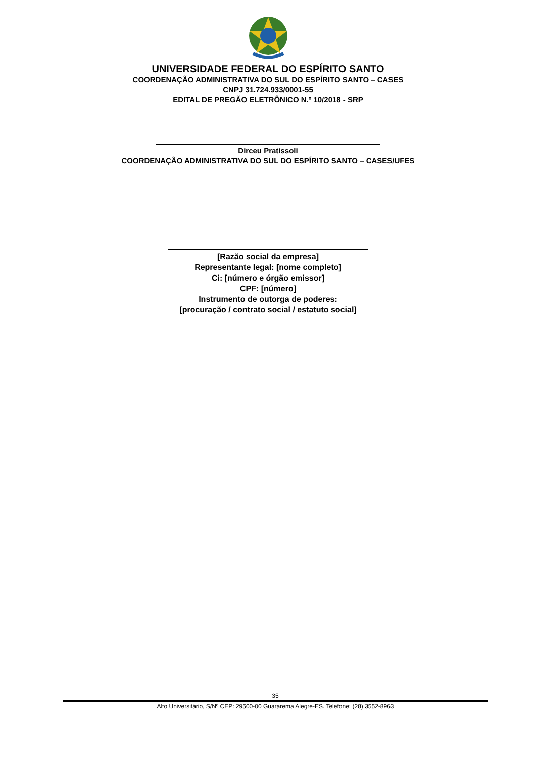UNIVERSIDADE FEDERAL DO ESPÍRITO SANTO
COORDENAÇÃO ADMINISTRATIVA DO SUL DO ESPÍRITO SANTO – CASES
CNPJ 31.724.933/0001-55
EDITAL DE PREGÃO ELETRÔNICO N.º 10/2018 - SRP
Dirceu Pratissoli
COORDENAÇÃO ADMINISTRATIVA DO SUL DO ESPÍRITO SANTO – CASES/UFES
[Razão social da empresa]
Representante legal: [nome completo]
Ci: [número e órgão emissor]
CPF: [número]
Instrumento de outorga de poderes:
[procuração / contrato social / estatuto social]
35
Alto Universitário, S/Nº CEP: 29500-00 Guararema Alegre-ES. Telefone: (28) 3552-8963